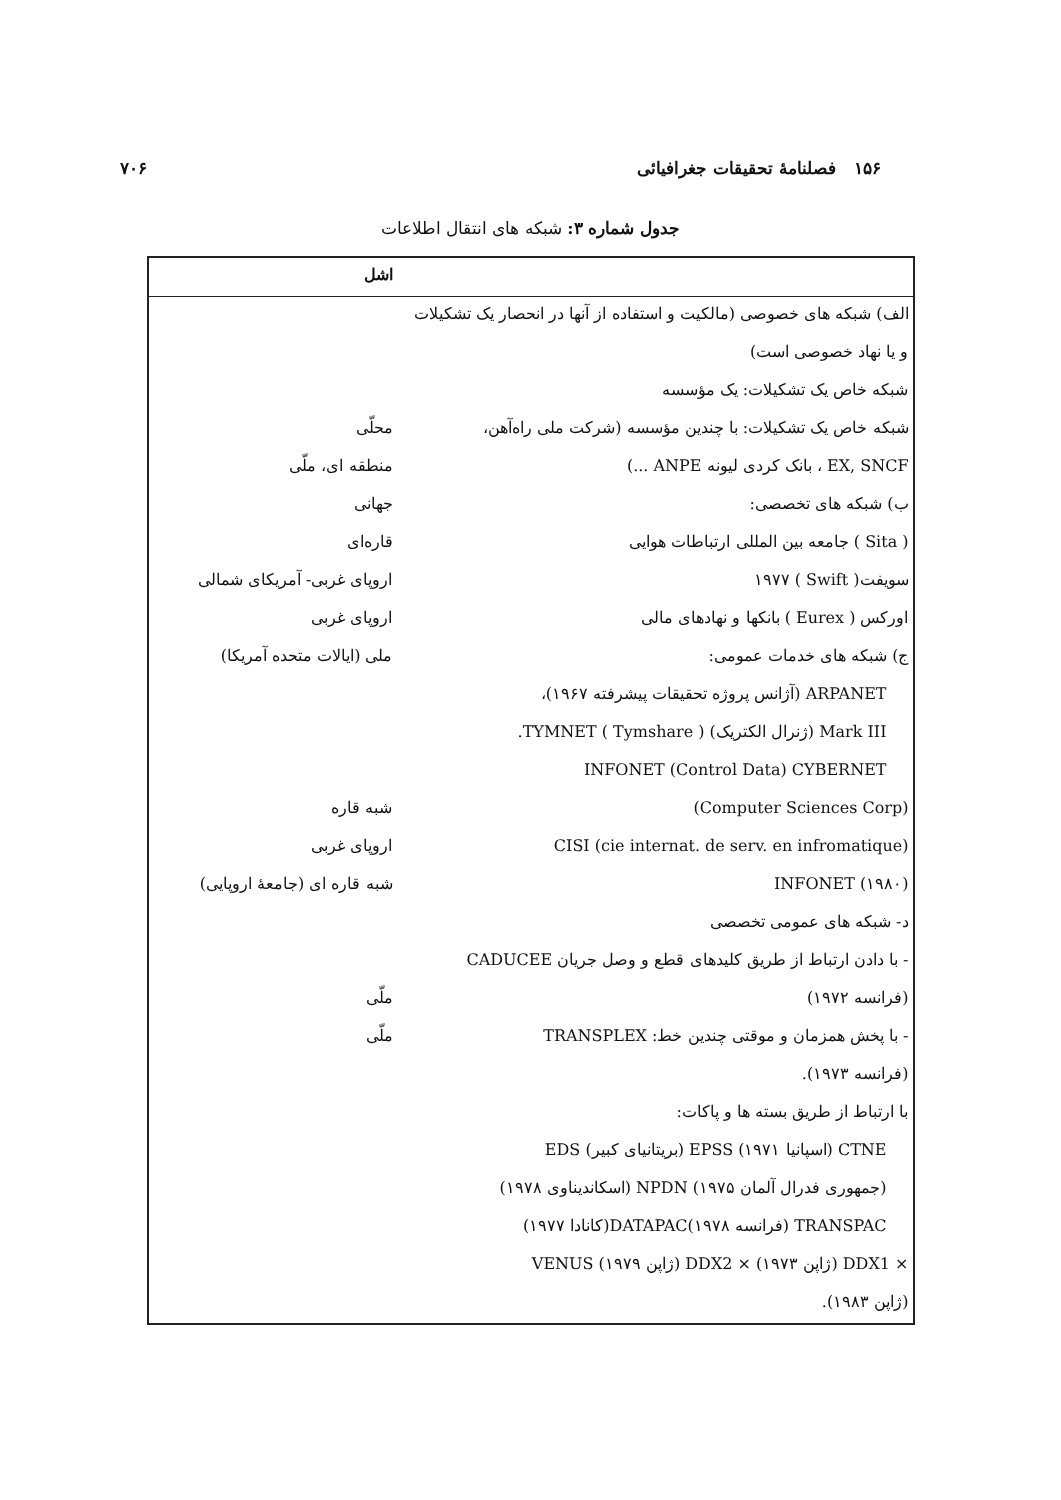۱۵۶ فصلنامهٔ تحقیقات جغرافیائی ۷۰۶
جدول شماره ۳: شبکه های انتقال اطلاعات
| | اشل |
| الف) شبکه های خصوصی (مالکیت و استفاده از آنها در انحصار یک تشکیلات | |
| و یا نهاد خصوصی است) | |
| شبکه خاص یک تشکیلات: یک مؤسسه | |
| شبکه خاص یک تشکیلات: با چندین مؤسسه (شرکت ملی راه‌آهن، | محلّی |
| EX, SNCF ، بانک کردی لیونه ANPE ...) | منطقه ای، ملّی |
| ب) شبکه های تخصصی: | جهانی |
| ( Sita ) جامعه بین المللی ارتباطات هوایی | قاره‌ای |
| سویفت( Swift ) ۱۹۷۷ | اروپای غربی- آمریکای شمالی |
| اورکس ( Eurex ) بانکها و نهادهای مالی | اروپای غربی |
| ج) شبکه های خدمات عمومی: | ملی (ایالات متحده آمریکا) |
| ARPANET (آژانس پروژه تحقیقات پیشرفته ۱۹۶۷)، | |
| Mark III (ژنرال الکتریک) TYMNET ( Tymshare ). | |
| INFONET (Control Data) CYBERNET | |
| (Computer Sciences Corp) | شبه قاره |
| (cie internat. de serv. en infromatique) CISI | اروپای غربی |
| INFONET (۱۹۸۰) | شبه قاره ای (جامعهٔ اروپایی) |
| د- شبکه های عمومی تخصصی | |
| - با دادن ارتباط از طریق کلیدهای قطع و وصل جریان CADUCEE | |
| (فرانسه ۱۹۷۲) | ملّی |
| - با پخش همزمان و موقتی چندین خط: TRANSPLEX | ملّی |
| (فرانسه ۱۹۷۳). | |
| با ارتباط از طریق بسته ها و پاکات: | |
| CTNE (اسپانیا ۱۹۷۱) EPSS (بریتانیای کبیر) EDS | |
| (جمهوری فدرال آلمان ۱۹۷۵) NPDN (اسکاندیناوی ۱۹۷۸) | |
| TRANSPAC (فرانسه ۱۹۷۸)DATAPAC(کانادا ۱۹۷۷) | |
| × DDX1 (ژاپن ۱۹۷۳) × DDX2 (ژاپن ۱۹۷۹) VENUS | |
| (ژاپن ۱۹۸۳). | |